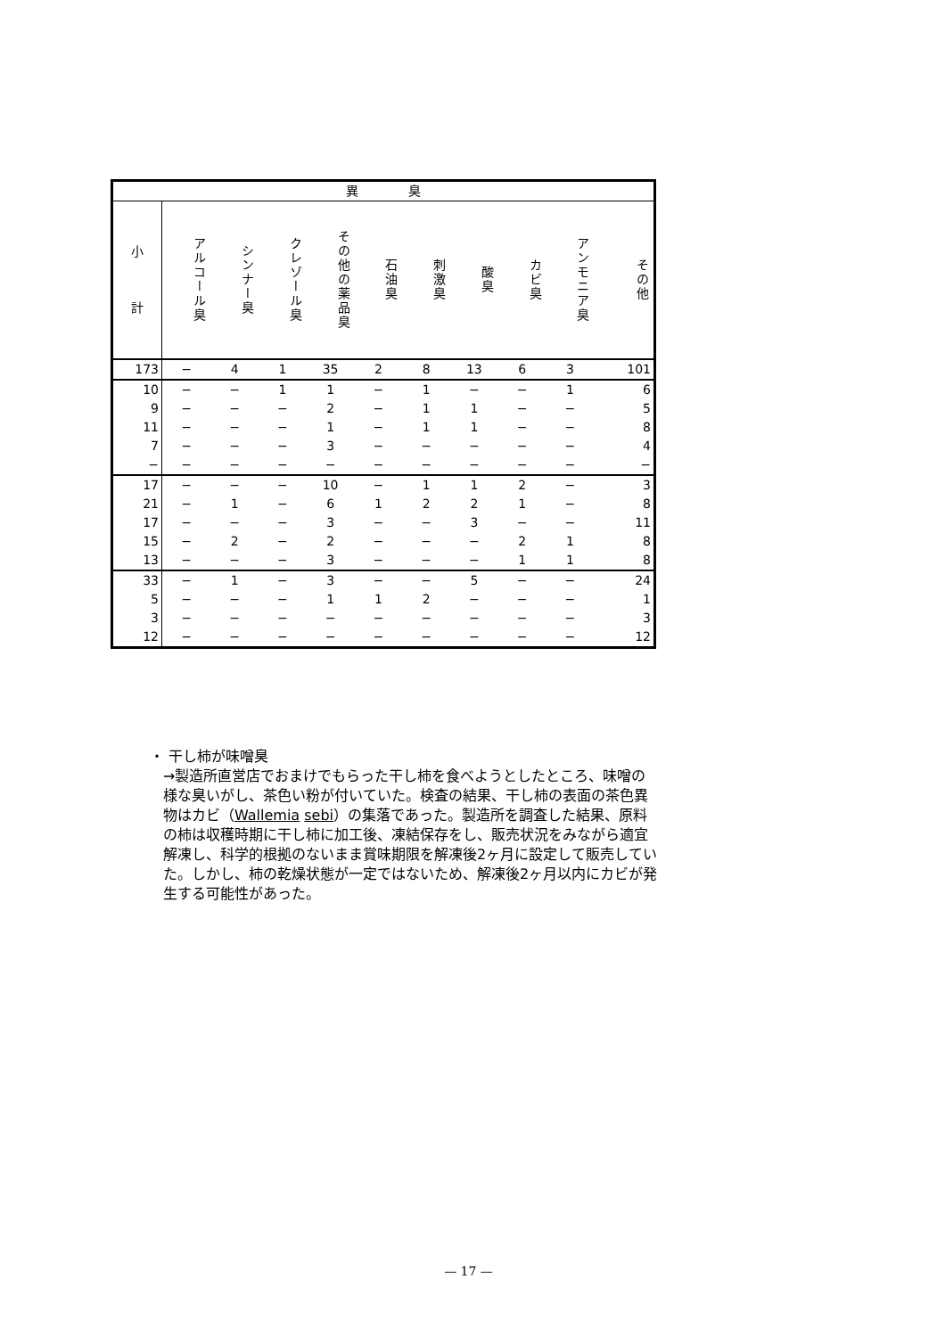| 異 臭 | | | | | | | | | | |
| --- | --- | --- | --- | --- | --- | --- | --- | --- | --- | --- |
| 小 計 | アルコール臭 | シンナー臭 | クレゾール臭 | その他の薬品臭 | 石油臭 | 刺激臭 | 酸臭 | カビ臭 | アンモニア臭 | その他 |
| 173 | − | 4 | 1 | 35 | 2 | 8 | 13 | 6 | 3 | 101 |
| 10 | − | − | 1 | 1 | − | 1 | − | − | 1 | 6 |
| 9 | − | − | − | 2 | − | 1 | 1 | − | − | 5 |
| 11 | − | − | − | 1 | − | 1 | 1 | − | − | 8 |
| 7 | − | − | − | 3 | − | − | − | − | − | 4 |
| − | − | − | − | − | − | − | − | − | − | − |
| 17 | − | − | − | 10 | − | 1 | 1 | 2 | − | 3 |
| 21 | − | 1 | − | 6 | 1 | 2 | 2 | 1 | − | 8 |
| 17 | − | − | − | 3 | − | − | 3 | − | − | 11 |
| 15 | − | 2 | − | 2 | − | − | − | 2 | 1 | 8 |
| 13 | − | − | − | 3 | − | − | − | 1 | 1 | 8 |
| 33 | − | 1 | − | 3 | − | − | 5 | − | − | 24 |
| 5 | − | − | − | 1 | 1 | 2 | − | − | − | 1 |
| 3 | − | − | − | − | − | − | − | − | − | 3 |
| 12 | − | − | − | − | − | − | − | − | − | 12 |
・ 干し柿が味噌臭
→製造所直営店でおまけでもらった干し柿を食べようとしたところ、味噌の様な臭いがし、茶色い粉が付いていた。検査の結果、干し柿の表面の茶色異物はカビ（Wallemia sebi）の集落であった。製造所を調査した結果、原料の柿は収穫時期に干し柿に加工後、凍結保存をし、販売状況をみながら適宜解凍し、科学的根拠のないまま賞味期限を解凍後2ヶ月に設定して販売していた。しかし、柿の乾燥状態が一定ではないため、解凍後2ヶ月以内にカビが発生する可能性があった。
— 17 —